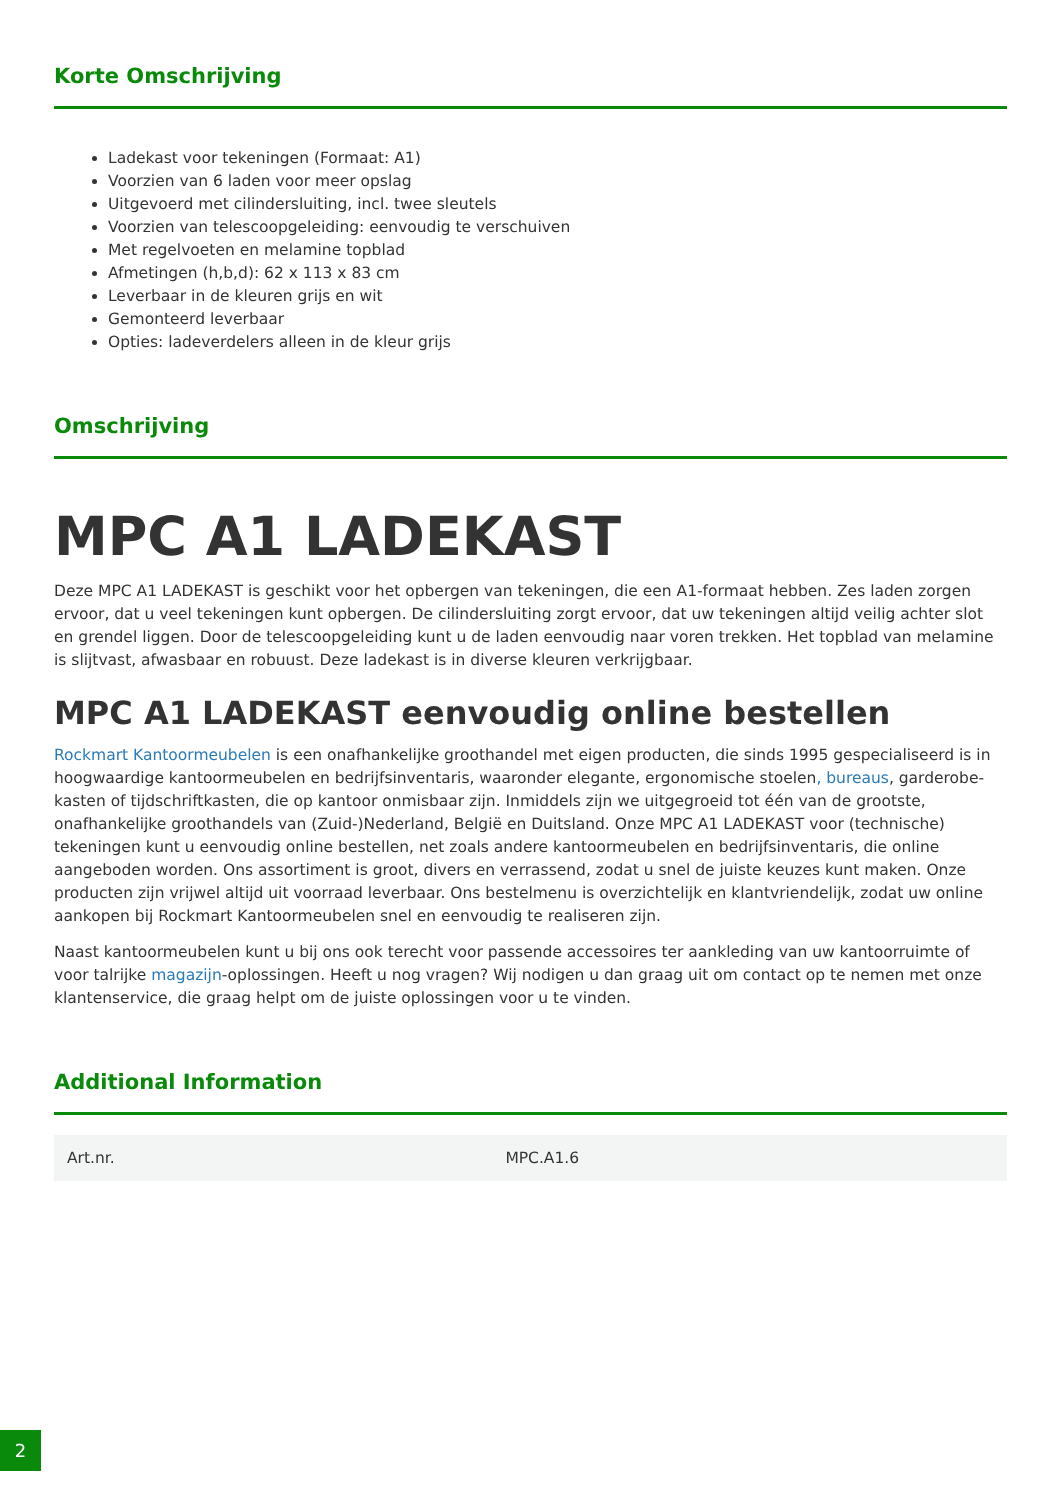Korte Omschrijving
Ladekast voor tekeningen (Formaat: A1)
Voorzien van 6 laden voor meer opslag
Uitgevoerd met cilindersluiting, incl. twee sleutels
Voorzien van telescoopgeleiding: eenvoudig te verschuiven
Met regelvoeten en melamine topblad
Afmetingen (h,b,d): 62 x 113 x 83 cm
Leverbaar in de kleuren grijs en wit
Gemonteerd leverbaar
Opties: ladeverdelers alleen in de kleur grijs
Omschrijving
MPC A1 LADEKAST
Deze MPC A1 LADEKAST is geschikt voor het opbergen van tekeningen, die een A1-formaat hebben. Zes laden zorgen ervoor, dat u veel tekeningen kunt opbergen. De cilindersluiting zorgt ervoor, dat uw tekeningen altijd veilig achter slot en grendel liggen. Door de telescoopgeleiding kunt u de laden eenvoudig naar voren trekken. Het topblad van melamine is slijtvast, afwasbaar en robuust. Deze ladekast is in diverse kleuren verkrijgbaar.
MPC A1 LADEKAST eenvoudig online bestellen
Rockmart Kantoormeubelen is een onafhankelijke groothandel met eigen producten, die sinds 1995 gespecialiseerd is in hoogwaardige kantoormeubelen en bedrijfsinventaris, waaronder elegante, ergonomische stoelen, bureaus, garderobe-kasten of tijdschriftkasten, die op kantoor onmisbaar zijn. Inmiddels zijn we uitgegroeid tot één van de grootste, onafhankelijke groothandels van (Zuid-)Nederland, België en Duitsland. Onze MPC A1 LADEKAST voor (technische) tekeningen kunt u eenvoudig online bestellen, net zoals andere kantoormeubelen en bedrijfsinventaris, die online aangeboden worden. Ons assortiment is groot, divers en verrassend, zodat u snel de juiste keuzes kunt maken. Onze producten zijn vrijwel altijd uit voorraad leverbaar. Ons bestelmenu is overzichtelijk en klantvriendelijk, zodat uw online aankopen bij Rockmart Kantoormeubelen snel en eenvoudig te realiseren zijn.
Naast kantoormeubelen kunt u bij ons ook terecht voor passende accessoires ter aankleding van uw kantoorruimte of voor talrijke magazijn-oplossingen. Heeft u nog vragen? Wij nodigen u dan graag uit om contact op te nemen met onze klantenservice, die graag helpt om de juiste oplossingen voor u te vinden.
Additional Information
| Art.nr. | MPC.A1.6 |
2